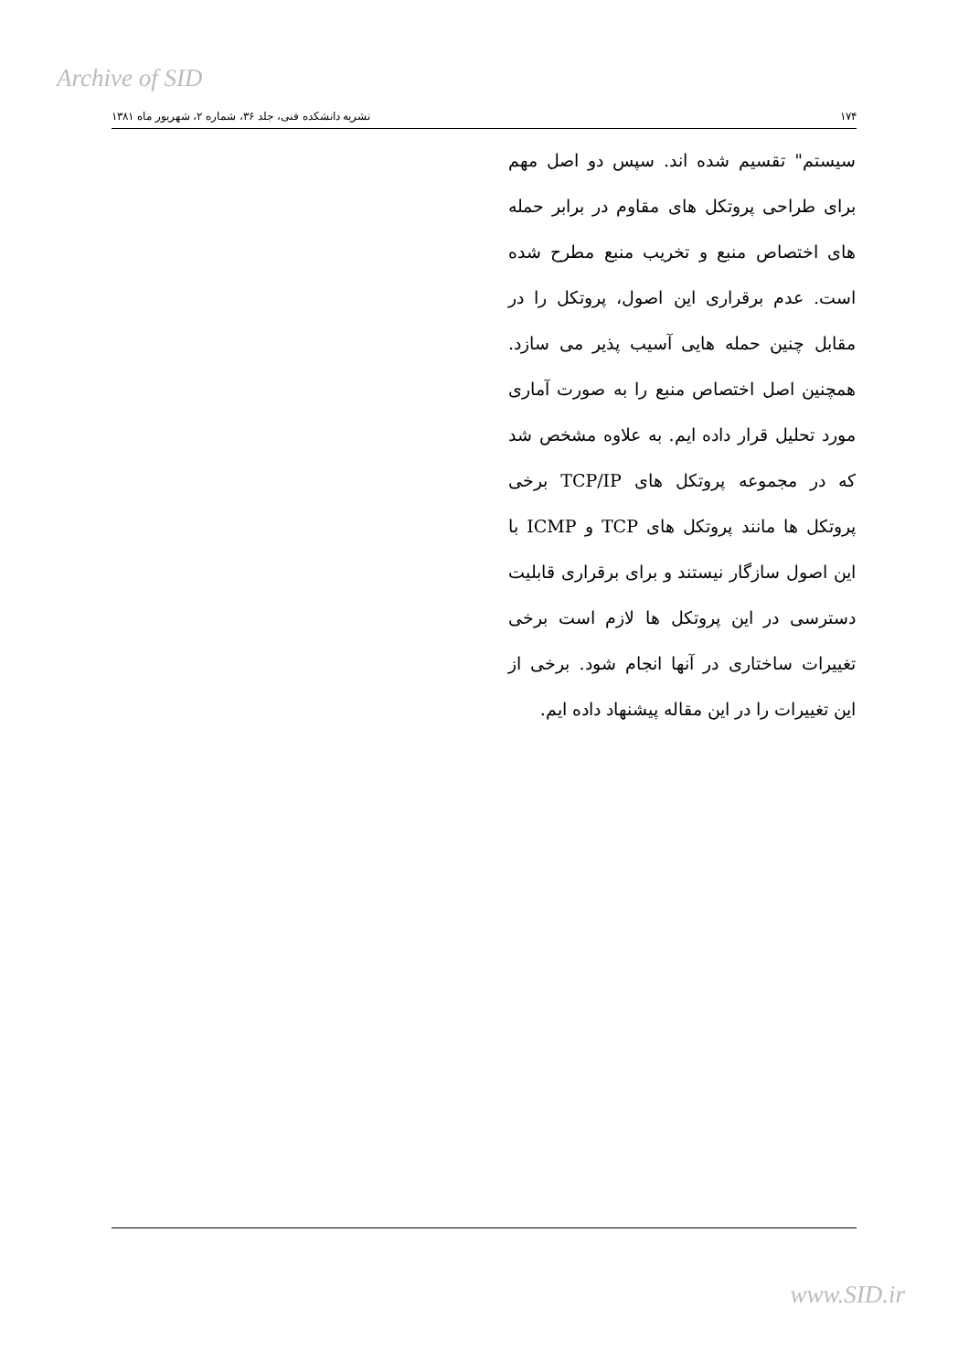Archive of SID
۱۷۴ نشریه دانشکده فنی، جلد ۳۶، شماره ۲، شهریور ماه ۱۳۸۱
سیستم" تقسیم شده اند. سپس دو اصل مهم برای طراحی پروتکل های مقاوم در برابر حمله های اختصاص منبع و تخریب منبع مطرح شده است. عدم برقراری این اصول، پروتکل را در مقابل چنین حمله هایی آسیب پذیر می سازد. همچنین اصل اختصاص منبع را به صورت آماری مورد تحلیل قرار داده ایم. به علاوه مشخص شد که در مجموعه پروتکل های TCP/IP برخی پروتکل ها مانند پروتکل های TCP و ICMP با این اصول سازگار نیستند و برای برقراری قابلیت دسترسی در این پروتکل ها لازم است برخی تغییرات ساختاری در آنها انجام شود. برخی از این تغییرات را در این مقاله پیشنهاد داده ایم.
www.SID.ir